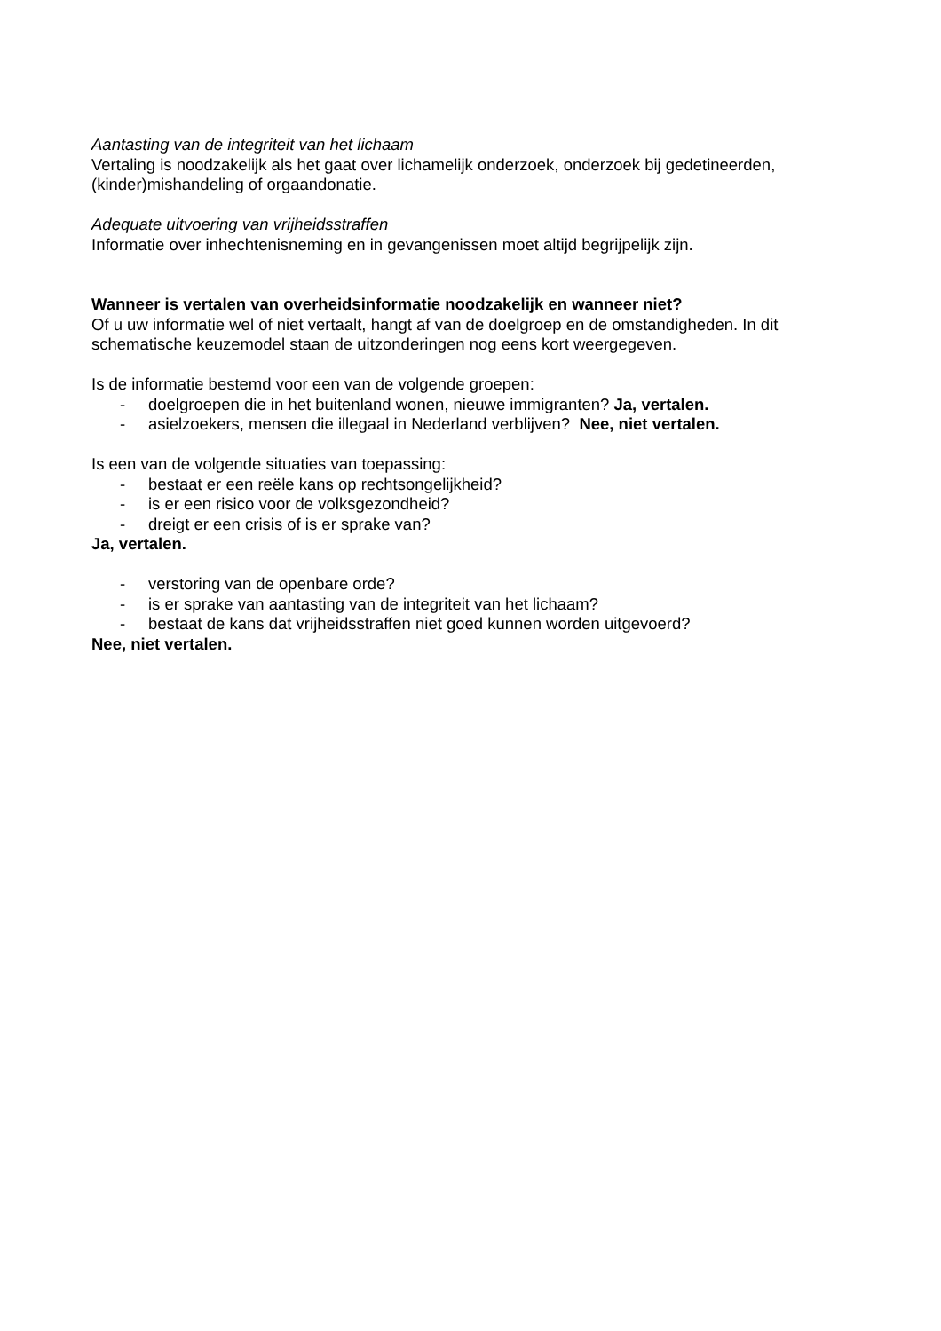Aantasting van de integriteit van het lichaam
Vertaling is noodzakelijk als het gaat over lichamelijk onderzoek, onderzoek bij gedetineerden, (kinder)mishandeling of orgaandonatie.
Adequate uitvoering van vrijheidsstraffen
Informatie over inhechtenisneming en in gevangenissen moet altijd begrijpelijk zijn.
Wanneer is vertalen van overheidsinformatie noodzakelijk en wanneer niet?
Of u uw informatie wel of niet vertaalt, hangt af van de doelgroep en de omstandigheden. In dit schematische keuzemodel staan de uitzonderingen nog eens kort weergegeven.
Is de informatie bestemd voor een van de volgende groepen:
- doelgroepen die in het buitenland wonen, nieuwe immigranten? Ja, vertalen.
- asielzoekers, mensen die illegaal in Nederland verblijven? Nee, niet vertalen.
Is een van de volgende situaties van toepassing:
- bestaat er een reële kans op rechtsongelijkheid?
- is er een risico voor de volksgezondheid?
- dreigt er een crisis of is er sprake van?
Ja, vertalen.
- verstoring van de openbare orde?
- is er sprake van aantasting van de integriteit van het lichaam?
- bestaat de kans dat vrijheidsstraffen niet goed kunnen worden uitgevoerd?
Nee, niet vertalen.